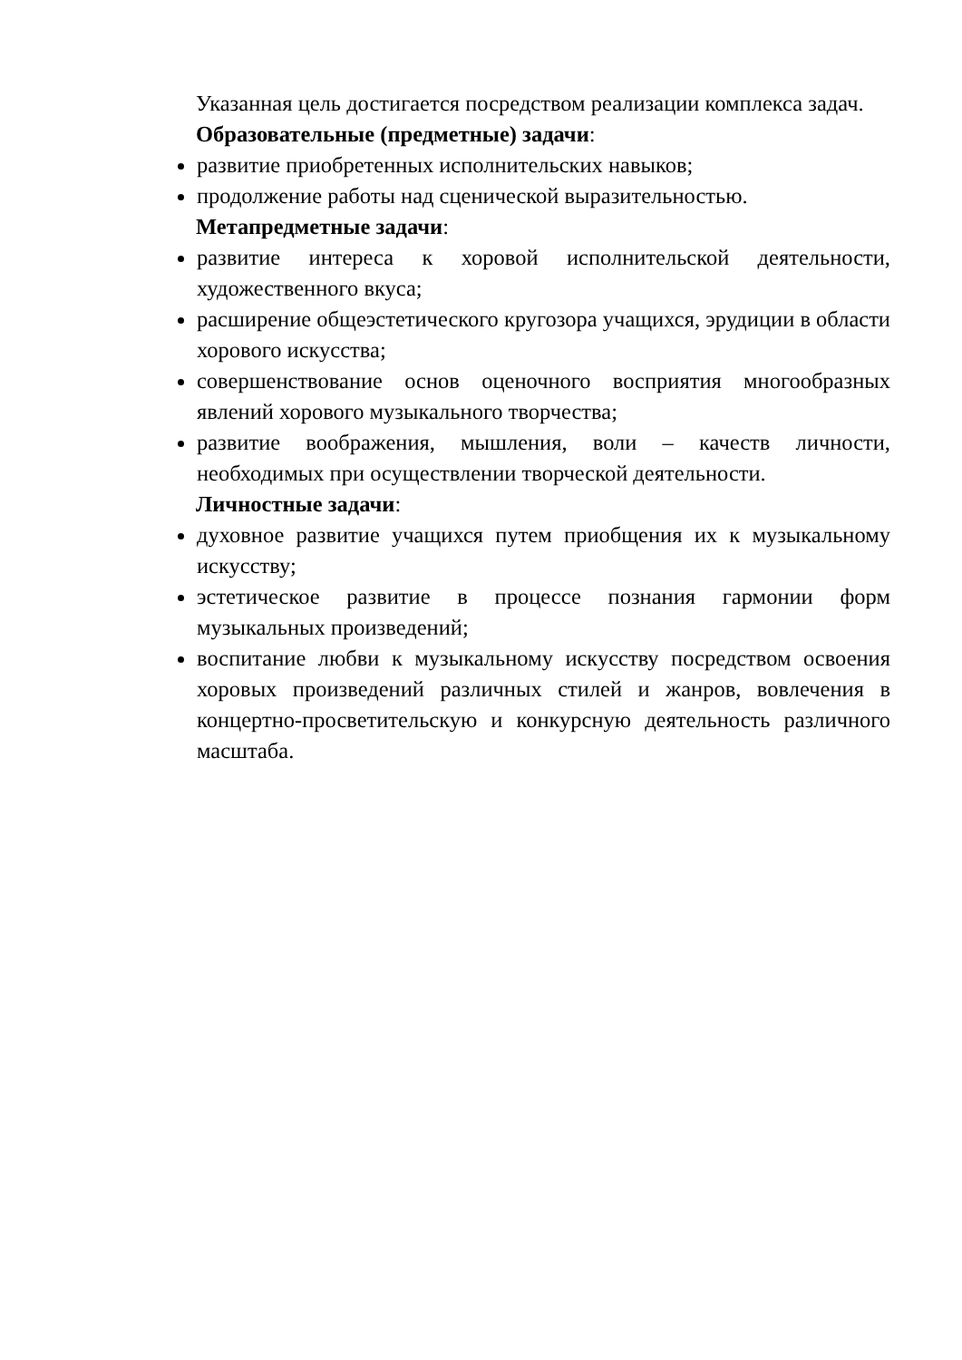Указанная цель достигается посредством реализации комплекса задач.
Образовательные (предметные) задачи:
развитие приобретенных исполнительских навыков;
продолжение работы над сценической выразительностью.
Метапредметные задачи:
развитие интереса к хоровой исполнительской деятельности, художественного вкуса;
расширение общеэстетического кругозора учащихся, эрудиции в области хорового искусства;
совершенствование основ оценочного восприятия многообразных явлений хорового музыкального творчества;
развитие воображения, мышления, воли – качеств личности, необходимых при осуществлении творческой деятельности.
Личностные задачи:
духовное развитие учащихся путем приобщения их к музыкальному искусству;
эстетическое развитие в процессе познания гармонии форм музыкальных произведений;
воспитание любви к музыкальному искусству посредством освоения хоровых произведений различных стилей и жанров, вовлечения в концертно-просветительскую и конкурсную деятельность различного масштаба.